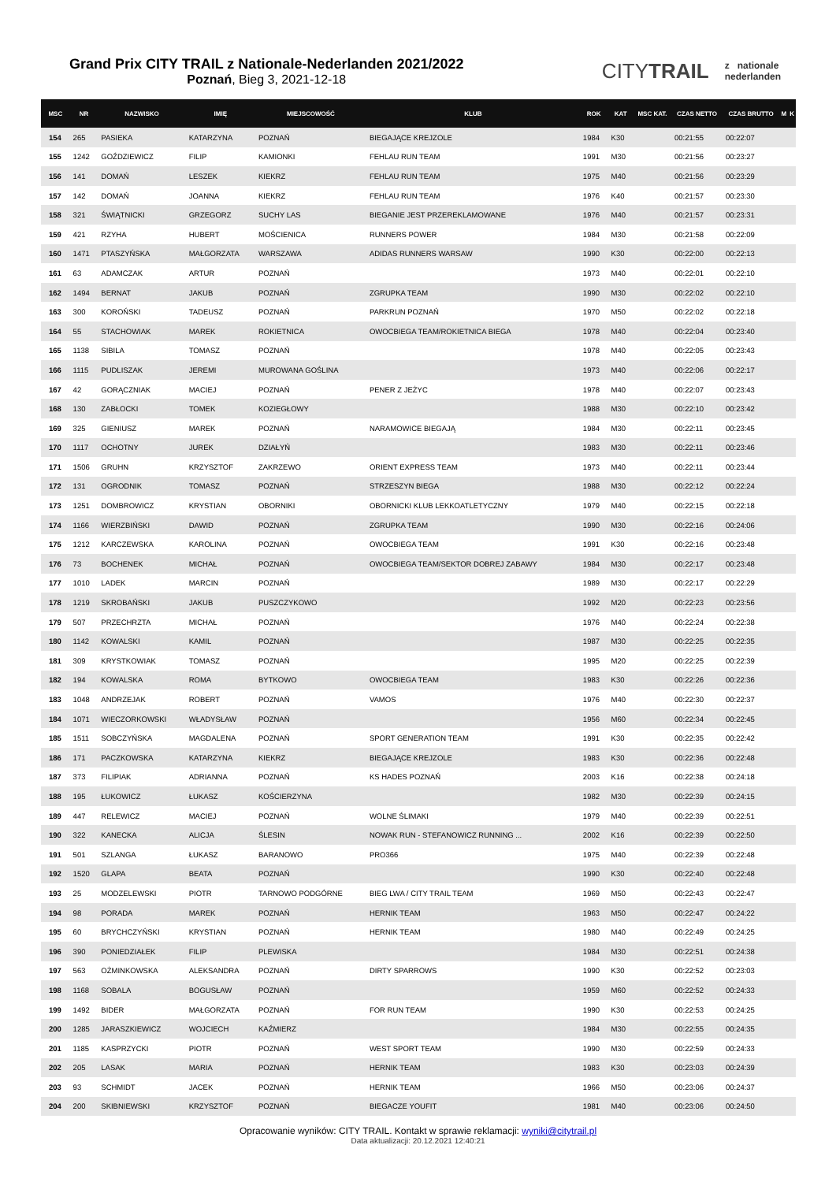Grand Prix CITY TRAIL z Nationale-Nederlanden 2021/2022
Poznań, Bieg 3, 2021-12-18
CITYTRAIL z nationale
nederlanden
| MSC | NR | NAZWISKO | IMIĘ | MIEJSCOWOŚĆ | KLUB | ROK | KAT | MSC KAT. | CZAS NETTO | CZAS BRUTTO | M | K |
| --- | --- | --- | --- | --- | --- | --- | --- | --- | --- | --- | --- | --- |
| 154 | 265 | PASIEKA | KATARZYNA | POZNAŃ | BIEGAJĄCE KREJZOLE | 1984 | K30 | | 00:21:55 | 00:22:07 | | |
| 155 | 1242 | GOŹDZIEWICZ | FILIP | KAMIONKI | FEHLAU RUN TEAM | 1991 | M30 | | 00:21:56 | 00:23:27 | | |
| 156 | 141 | DOMAŃ | LESZEK | KIEKRZ | FEHLAU RUN TEAM | 1975 | M40 | | 00:21:56 | 00:23:29 | | |
| 157 | 142 | DOMAŃ | JOANNA | KIEKRZ | FEHLAU RUN TEAM | 1976 | K40 | | 00:21:57 | 00:23:30 | | |
| 158 | 321 | ŚWIĄTNICKI | GRZEGORZ | SUCHY LAS | BIEGANIE JEST PRZEREKLAMOWANE | 1976 | M40 | | 00:21:57 | 00:23:31 | | |
| 159 | 421 | RZYHA | HUBERT | MOŚCIENICA | RUNNERS POWER | 1984 | M30 | | 00:21:58 | 00:22:09 | | |
| 160 | 1471 | PTASZYŃSKA | MAŁGORZATA | WARSZAWA | ADIDAS RUNNERS WARSAW | 1990 | K30 | | 00:22:00 | 00:22:13 | | |
| 161 | 63 | ADAMCZAK | ARTUR | POZNAŃ | | 1973 | M40 | | 00:22:01 | 00:22:10 | | |
| 162 | 1494 | BERNAT | JAKUB | POZNAŃ | ZGRUPKA TEAM | 1990 | M30 | | 00:22:02 | 00:22:10 | | |
| 163 | 300 | KOROŃSKI | TADEUSZ | POZNAŃ | PARKRUN POZNAŃ | 1970 | M50 | | 00:22:02 | 00:22:18 | | |
| 164 | 55 | STACHOWIAK | MAREK | ROKIETNICA | OWOCBIEGA TEAM/ROKIETNICA BIEGA | 1978 | M40 | | 00:22:04 | 00:23:40 | | |
| 165 | 1138 | SIBILA | TOMASZ | POZNAŃ | | 1978 | M40 | | 00:22:05 | 00:23:43 | | |
| 166 | 1115 | PUDLISZAK | JEREMI | MUROWANA GOŚLINA | | 1973 | M40 | | 00:22:06 | 00:22:17 | | |
| 167 | 42 | GORĄCZNIAK | MACIEJ | POZNAŃ | PENER Z JEŻYC | 1978 | M40 | | 00:22:07 | 00:23:43 | | |
| 168 | 130 | ZABŁOCKI | TOMEK | KOZIEGŁOWY | | 1988 | M30 | | 00:22:10 | 00:23:42 | | |
| 169 | 325 | GIENIUSZ | MAREK | POZNAŃ | NARAMOWICE BIEGAJĄ | 1984 | M30 | | 00:22:11 | 00:23:45 | | |
| 170 | 1117 | OCHOTNY | JUREK | DZIAŁYŃ | | 1983 | M30 | | 00:22:11 | 00:23:46 | | |
| 171 | 1506 | GRUHN | KRZYSZTOF | ZAKRZEWO | ORIENT EXPRESS TEAM | 1973 | M40 | | 00:22:11 | 00:23:44 | | |
| 172 | 131 | OGRODNIK | TOMASZ | POZNAŃ | STRZESZYN BIEGA | 1988 | M30 | | 00:22:12 | 00:22:24 | | |
| 173 | 1251 | DOMBROWICZ | KRYSTIAN | OBORNIKI | OBORNICKI KLUB LEKKOATLETYCZNY | 1979 | M40 | | 00:22:15 | 00:22:18 | | |
| 174 | 1166 | WIERZBIŃSKI | DAWID | POZNAŃ | ZGRUPKA TEAM | 1990 | M30 | | 00:22:16 | 00:24:06 | | |
| 175 | 1212 | KARCZEWSKA | KAROLINA | POZNAŃ | OWOCBIEGA TEAM | 1991 | K30 | | 00:22:16 | 00:23:48 | | |
| 176 | 73 | BOCHENEK | MICHAŁ | POZNAŃ | OWOCBIEGA TEAM/SEKTOR DOBREJ ZABAWY | 1984 | M30 | | 00:22:17 | 00:23:48 | | |
| 177 | 1010 | LADEK | MARCIN | POZNAŃ | | 1989 | M30 | | 00:22:17 | 00:22:29 | | |
| 178 | 1219 | SKROBAŃSKI | JAKUB | PUSZCZYKOWO | | 1992 | M20 | | 00:22:23 | 00:23:56 | | |
| 179 | 507 | PRZECHRZTA | MICHAŁ | POZNAŃ | | 1976 | M40 | | 00:22:24 | 00:22:38 | | |
| 180 | 1142 | KOWALSKI | KAMIL | POZNAŃ | | 1987 | M30 | | 00:22:25 | 00:22:35 | | |
| 181 | 309 | KRYSTKOWIAK | TOMASZ | POZNAŃ | | 1995 | M20 | | 00:22:25 | 00:22:39 | | |
| 182 | 194 | KOWALSKA | ROMA | BYTKOWO | OWOCBIEGA TEAM | 1983 | K30 | | 00:22:26 | 00:22:36 | | |
| 183 | 1048 | ANDRZEJAK | ROBERT | POZNAŃ | VAMOS | 1976 | M40 | | 00:22:30 | 00:22:37 | | |
| 184 | 1071 | WIECZORKOWSKI | WŁADYSŁAW | POZNAŃ | | 1956 | M60 | | 00:22:34 | 00:22:45 | | |
| 185 | 1511 | SOBCZYŃSKA | MAGDALENA | POZNAŃ | SPORT GENERATION TEAM | 1991 | K30 | | 00:22:35 | 00:22:42 | | |
| 186 | 171 | PACZKOWSKA | KATARZYNA | KIEKRZ | BIEGAJĄCE KREJZOLE | 1983 | K30 | | 00:22:36 | 00:22:48 | | |
| 187 | 373 | FILIPIAK | ADRIANNA | POZNAŃ | KS HADES POZNAŃ | 2003 | K16 | | 00:22:38 | 00:24:18 | | |
| 188 | 195 | ŁUKOWICZ | ŁUKASZ | KOŚCIERZYNA | | 1982 | M30 | | 00:22:39 | 00:24:15 | | |
| 189 | 447 | RELEWICZ | MACIEJ | POZNAŃ | WOLNE ŚLIMAKI | 1979 | M40 | | 00:22:39 | 00:22:51 | | |
| 190 | 322 | KANECKA | ALICJA | ŚLESIN | NOWAK RUN - STEFANOWICZ RUNNING ... | 2002 | K16 | | 00:22:39 | 00:22:50 | | |
| 191 | 501 | SZLANGA | ŁUKASZ | BARANOWO | PRO366 | 1975 | M40 | | 00:22:39 | 00:22:48 | | |
| 192 | 1520 | GLAPA | BEATA | POZNAŃ | | 1990 | K30 | | 00:22:40 | 00:22:48 | | |
| 193 | 25 | MODZELEWSKI | PIOTR | TARNOWO PODGÓRNE | BIEG LWA / CITY TRAIL TEAM | 1969 | M50 | | 00:22:43 | 00:22:47 | | |
| 194 | 98 | PORADA | MAREK | POZNAŃ | HERNIK TEAM | 1963 | M50 | | 00:22:47 | 00:24:22 | | |
| 195 | 60 | BRYCHCZYŃSKI | KRYSTIAN | POZNAŃ | HERNIK TEAM | 1980 | M40 | | 00:22:49 | 00:24:25 | | |
| 196 | 390 | PONIEDZIAŁEK | FILIP | PLEWISKA | | 1984 | M30 | | 00:22:51 | 00:24:38 | | |
| 197 | 563 | OŻMINKOWSKA | ALEKSANDRA | POZNAŃ | DIRTY SPARROWS | 1990 | K30 | | 00:22:52 | 00:23:03 | | |
| 198 | 1168 | SOBALA | BOGUSŁAW | POZNAŃ | | 1959 | M60 | | 00:22:52 | 00:24:33 | | |
| 199 | 1492 | BIDER | MAŁGORZATA | POZNAŃ | FOR RUN TEAM | 1990 | K30 | | 00:22:53 | 00:24:25 | | |
| 200 | 1285 | JARASZKIEWICZ | WOJCIECH | KAŹMIERZ | | 1984 | M30 | | 00:22:55 | 00:24:35 | | |
| 201 | 1185 | KASPRZYCKI | PIOTR | POZNAŃ | WEST SPORT TEAM | 1990 | M30 | | 00:22:59 | 00:24:33 | | |
| 202 | 205 | LASAK | MARIA | POZNAŃ | HERNIK TEAM | 1983 | K30 | | 00:23:03 | 00:24:39 | | |
| 203 | 93 | SCHMIDT | JACEK | POZNAŃ | HERNIK TEAM | 1966 | M50 | | 00:23:06 | 00:24:37 | | |
| 204 | 200 | SKIBNIEWSKI | KRZYSZTOF | POZNAŃ | BIEGACZE YOUFIT | 1981 | M40 | | 00:23:06 | 00:24:50 | | |
Opracowanie wyników: CITY TRAIL. Kontakt w sprawie reklamacji: wyniki@citytrail.pl
Data aktualizacji: 20.12.2021 12:40:21